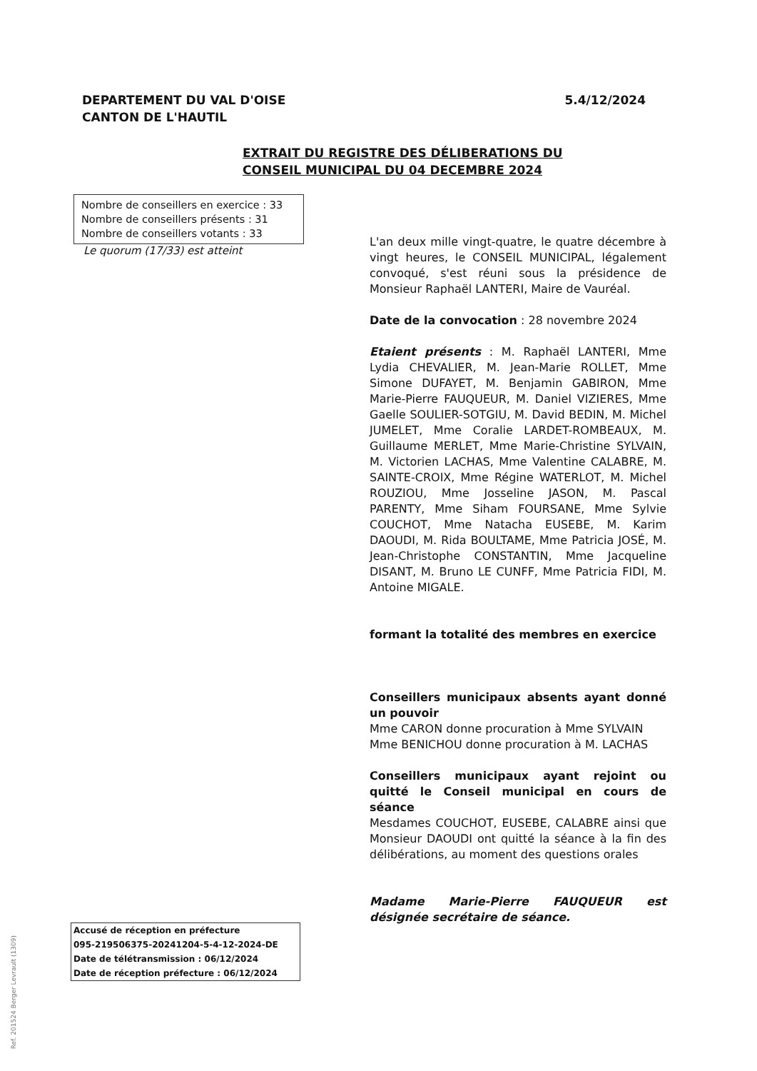DEPARTEMENT DU VAL D'OISE
CANTON DE L'HAUTIL
5.4/12/2024
EXTRAIT DU REGISTRE DES DÉLIBERATIONS DU
CONSEIL MUNICIPAL DU 04 DECEMBRE 2024
Nombre de conseillers en exercice : 33
Nombre de conseillers présents : 31
Nombre de conseillers votants : 33
Le quorum (17/33) est atteint
L'an deux mille vingt-quatre, le quatre décembre à vingt heures, le CONSEIL MUNICIPAL, légalement convoqué, s'est réuni sous la présidence de Monsieur Raphaël LANTERI, Maire de Vauréal.
Date de la convocation : 28 novembre 2024
Etaient présents : M. Raphaël LANTERI, Mme Lydia CHEVALIER, M. Jean-Marie ROLLET, Mme Simone DUFAYET, M. Benjamin GABIRON, Mme Marie-Pierre FAUQUEUR, M. Daniel VIZIERES, Mme Gaelle SOULIER-SOTGIU, M. David BEDIN, M. Michel JUMELET, Mme Coralie LARDET-ROMBEAUX, M. Guillaume MERLET, Mme Marie-Christine SYLVAIN, M. Victorien LACHAS, Mme Valentine CALABRE, M. SAINTE-CROIX, Mme Régine WATERLOT, M. Michel ROUZIOU, Mme Josseline JASON, M. Pascal PARENTY, Mme Siham FOURSANE, Mme Sylvie COUCHOT, Mme Natacha EUSEBE, M. Karim DAOUDI, M. Rida BOULTAME, Mme Patricia JOSÉ, M. Jean-Christophe CONSTANTIN, Mme Jacqueline DISANT, M. Bruno LE CUNFF, Mme Patricia FIDI, M. Antoine MIGALE.
formant la totalité des membres en exercice
Conseillers municipaux absents ayant donné un pouvoir
Mme CARON donne procuration à Mme SYLVAIN
Mme BENICHOU donne procuration à M. LACHAS
Conseillers municipaux ayant rejoint ou quitté le Conseil municipal en cours de séance
Mesdames COUCHOT, EUSEBE, CALABRE ainsi que Monsieur DAOUDI ont quitté la séance à la fin des délibérations, au moment des questions orales
Madame Marie-Pierre FAUQUEUR est désignée secrétaire de séance.
Accusé de réception en préfecture
095-219506375-20241204-5-4-12-2024-DE
Date de télétransmission : 06/12/2024
Date de réception préfecture : 06/12/2024
Ref. 201524 Berger Levrault (1309)